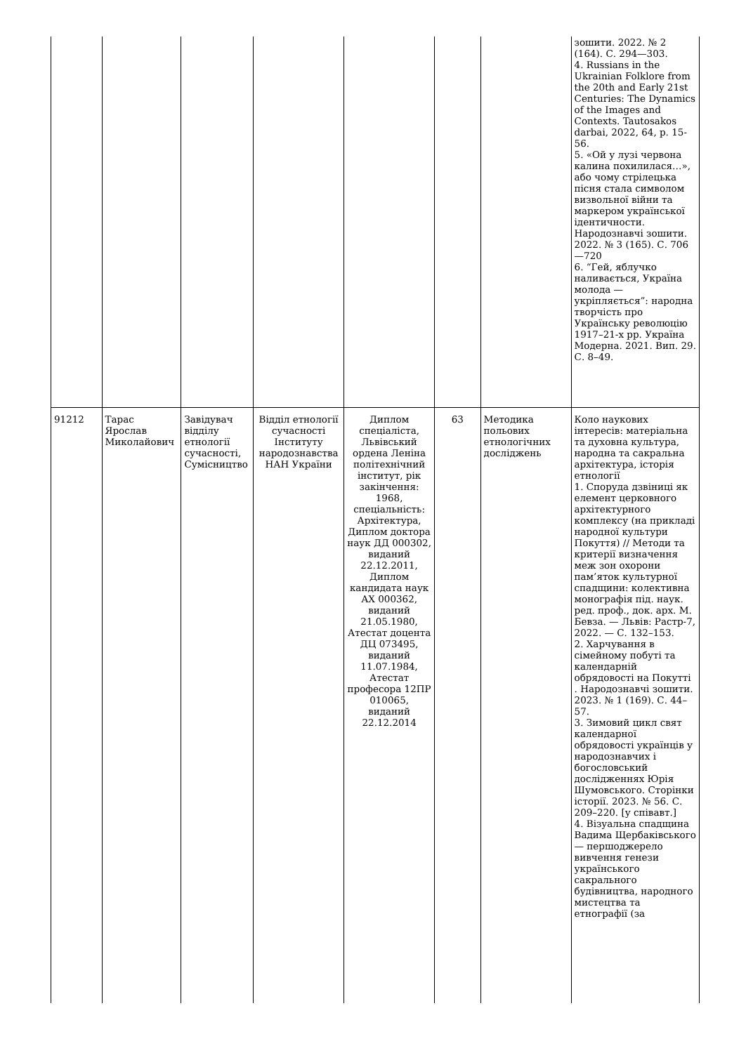| | | | | | | | зошити. 2022. № 2 (164). С. 294—303. 4. Russians in the Ukrainian Folklore from the 20th and Early 21st Centuries: The Dynamics of the Images and Contexts. Tautosakos darbai, 2022, 64, p. 15-56. 5. «Ой у лузі червона калина похилилася…», або чому стрілецька пісня стала символом визвольної війни та маркером української ідентичности. Народознавчі зошити. 2022. № 3 (165). С. 706—720 6. “Гей, яблучко наливається, Україна молода — укріпляється”: народна творчість про Українську революцію 1917–21-х рр. Україна Модерна. 2021. Вип. 29. С. 8–49. |
| 91212 | Тарас Ярослав Миколайович | Завідувач відділу етнології сучасності, Сумісництво | Відділ етнології сучасності Інституту народознавства НАН України | Диплом спеціаліста, Львівський ордена Леніна політехнічний інститут, рік закінчення: 1968, спеціальність: Архітектура, Диплом доктора наук ДД 000302, виданий 22.12.2011, Диплом кандидата наук АХ 000362, виданий 21.05.1980, Атестат доцента ДЦ 073495, виданий 11.07.1984, Атестат професора 12ПР 010065, виданий 22.12.2014 | 63 | Методика польових етнологічних досліджень | Коло наукових інтересів: матеріальна та духовна культура, народна та сакральна архітектура, історія етнології 1. Споруда дзвіниці як елемент церковного архітектурного комплексу (на прикладі народної культури Покуття) // Методи та критерії визначення меж зон охорони пам’яток культурної спадщини: колективна монографія під. наук. ред. проф., док. арх. М. Бевза. — Львів: Растр-7, 2022. — С. 132–153. 2. Харчування в сімейному побуті та календарній обрядовості на Покутті . Народознавчі зошити. 2023. № 1 (169). С. 44–57. 3. Зимовий цикл свят календарної обрядовості українців у народознавчих і богословський дослідженнях Юрія Шумовського. Сторінки історії. 2023. № 56. С. 209–220. [у співавт.] 4. Візуальна спадщина Вадима Щербаківського — першоджерело вивчення генези українського сакрального будівництва, народного мистецтва та етнографії (за |